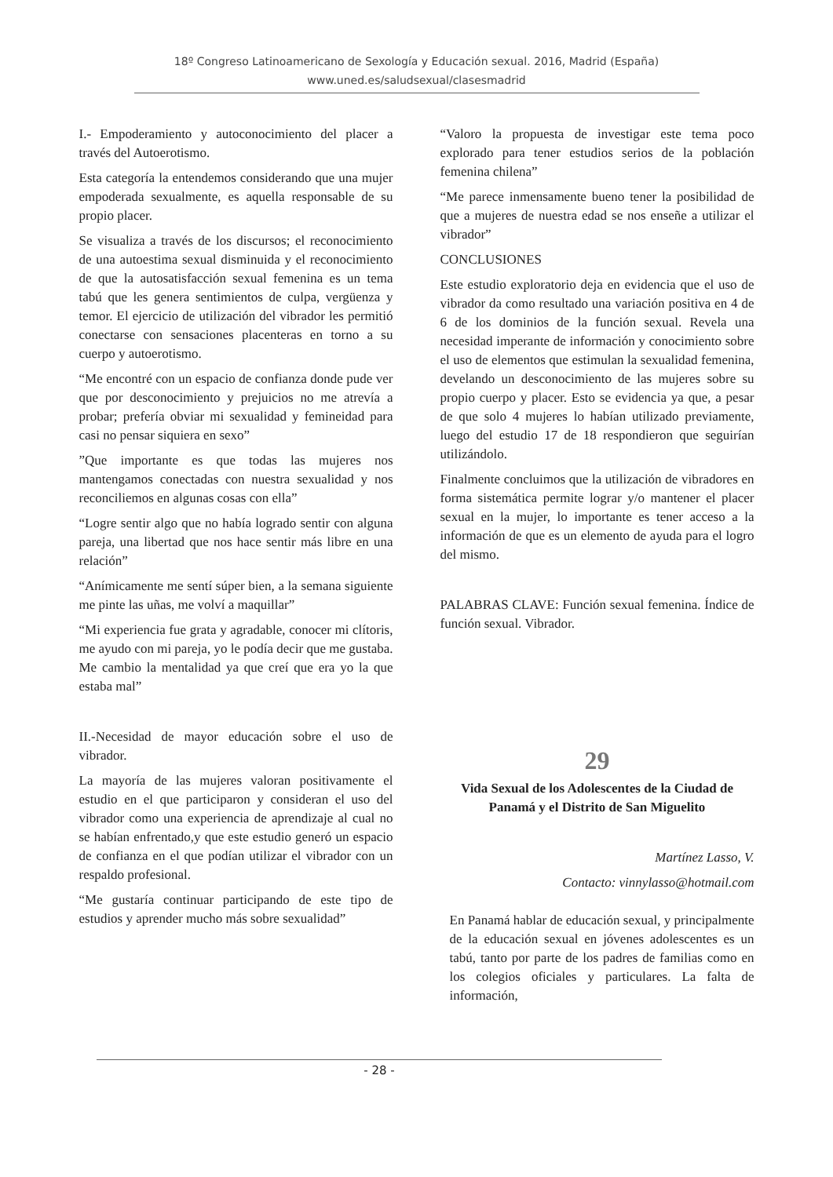18º Congreso Latinoamericano de Sexología y Educación sexual. 2016, Madrid (España)
www.uned.es/saludsexual/clasesmadrid
I.- Empoderamiento y autoconocimiento del placer a través del Autoerotismo.
Esta categoría la entendemos considerando que una mujer empoderada sexualmente, es aquella responsable de su propio placer.
Se visualiza a través de los discursos; el reconocimiento de una autoestima sexual disminuida y el reconocimiento de que la autosatisfacción sexual femenina es un tema tabú que les genera sentimientos de culpa, vergüenza y temor. El ejercicio de utilización del vibrador les permitió conectarse con sensaciones placenteras en torno a su cuerpo y autoerotismo.
“Me encontré con un espacio de confianza donde pude ver que por desconocimiento y prejuicios no me atrevía a probar; prefería obviar mi sexualidad y femineidad para casi no pensar siquiera en sexo”
”Que importante es que todas las mujeres nos mantengamos conectadas con nuestra sexualidad y nos reconciliemos en algunas cosas con ella”
“Logre sentir algo que no había logrado sentir con alguna pareja, una libertad que nos hace sentir más libre en una relación”
“Anímicamente me sentí súper bien, a la semana siguiente me pinte las uñas, me volví a maquillar”
“Mi experiencia fue grata y agradable, conocer mi clítoris, me ayudo con mi pareja, yo le podía decir que me gustaba. Me cambio la mentalidad ya que creí que era yo la que estaba mal”
II.-Necesidad de mayor educación sobre el uso de vibrador.
La mayoría de las mujeres valoran positivamente el estudio en el que participaron y consideran el uso del vibrador como una experiencia de aprendizaje al cual no se habían enfrentado,y que este estudio generó un espacio de confianza en el que podían utilizar el vibrador con un respaldo profesional.
“Me gustaría continuar participando de este tipo de estudios y aprender mucho más sobre sexualidad”
“Valoro la propuesta de investigar este tema poco explorado para tener estudios serios de la población femenina chilena”
“Me parece inmensamente bueno tener la posibilidad de que a mujeres de nuestra edad se nos enseñe a utilizar el vibrador”
CONCLUSIONES
Este estudio exploratorio deja en evidencia que el uso de vibrador da como resultado una variación positiva en 4 de 6 de los dominios de la función sexual. Revela una necesidad imperante de información y conocimiento sobre el uso de elementos que estimulan la sexualidad femenina, develando un desconocimiento de las mujeres sobre su propio cuerpo y placer. Esto se evidencia ya que, a pesar de que solo 4 mujeres lo habían utilizado previamente, luego del estudio 17 de 18 respondieron que seguirían utilizándolo.
Finalmente concluimos que la utilización de vibradores en forma sistemática permite lograr y/o mantener el placer sexual en la mujer, lo importante es tener acceso a la información de que es un elemento de ayuda para el logro del mismo.
PALABRAS CLAVE: Función sexual femenina. Índice de función sexual. Vibrador.
29
Vida Sexual de los Adolescentes de la Ciudad de Panamá y el Distrito de San Miguelito
Martínez Lasso, V.
Contacto: vinnylasso@hotmail.com
En Panamá hablar de educación sexual, y principalmente de la educación sexual en jóvenes adolescentes es un tabú, tanto por parte de los padres de familias como en los colegios oficiales y particulares. La falta de información,
- 28 -